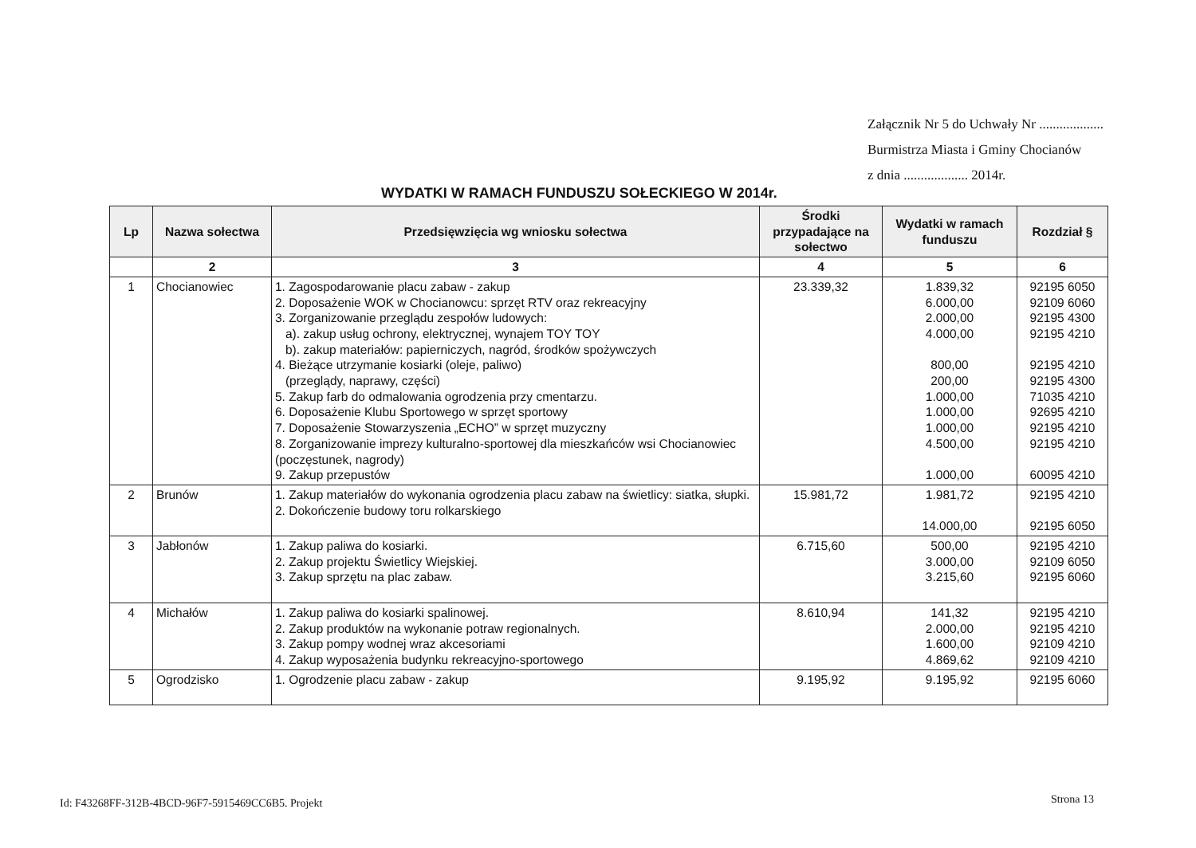Załącznik Nr 5 do Uchwały Nr ...................
Burmistrza Miasta i Gminy Chocianów
z dnia ................... 2014r.
WYDATKI W RAMACH FUNDUSZU SOŁECKIEGO W 2014r.
| Lp | Nazwa sołectwa | Przedsięwzięcia wg wniosku sołectwa | Środki przypadające na sołectwo | Wydatki w ramach funduszu | Rozdział § |
| --- | --- | --- | --- | --- | --- |
| | 2 | 3 | 4 | 5 | 6 |
| 1 | Chocianowiec | 1. Zagospodarowanie placu zabaw - zakup 2. Doposażenie WOK w Chocianowcu: sprzęt RTV oraz rekreacyjny 3. Zorganizowanie przeglądu zespołów ludowych: a). zakup usług ochrony, elektrycznej, wynajem TOY TOY b). zakup materiałów: papierniczych, nagród, środków spożywczych 4. Bieżące utrzymanie kosiarki (oleje, paliwo) (przeglądy, naprawy, części) 5. Zakup farb do odmalowania ogrodzenia przy cmentarzu. 6. Doposażenie Klubu Sportowego w sprzęt sportowy 7. Doposażenie Stowarzyszenia „ECHO” w sprzęt muzyczny 8. Zorganizowanie imprezy kulturalno-sportowej dla mieszkańców wsi Chocianowiec (poczęstunek, nagrody) 9. Zakup przepustów | 23.339,32 | 1.839,32 6.000,00 2.000,00 4.000,00 800,00 200,00 1.000,00 1.000,00 1.000,00 4.500,00 1.000,00 | 92195 6050 92109 6060 92195 4300 92195 4210 92195 4210 92195 4300 71035 4210 92695 4210 92195 4210 92195 4210 60095 4210 |
| 2 | Brunów | 1. Zakup materiałów do wykonania ogrodzenia placu zabaw na świetlicy: siatka, słupki. 2. Dokończenie budowy toru rolkarskiego | 15.981,72 | 1.981,72 14.000,00 | 92195 4210 92195 6050 |
| 3 | Jabłonów | 1. Zakup paliwa do kosiarki. 2. Zakup projektu Świetlicy Wiejskiej. 3. Zakup sprzętu na plac zabaw. | 6.715,60 | 500,00 3.000,00 3.215,60 | 92195 4210 92109 6050 92195 6060 |
| 4 | Michałów | 1. Zakup paliwa do kosiarki spalinowej. 2. Zakup produktów na wykonanie potraw regionalnych. 3. Zakup pompy wodnej wraz akcesoriami 4. Zakup wyposażenia budynku rekreacyjno-sportowego | 8.610,94 | 141,32 2.000,00 1.600,00 4.869,62 | 92195 4210 92195 4210 92109 4210 92109 4210 |
| 5 | Ogrodzisko | 1. Ogrodzenie placu zabaw - zakup | 9.195,92 | 9.195,92 | 92195 6060 |
Id: F43268FF-312B-4BCD-96F7-5915469CC6B5. Projekt
Strona 13